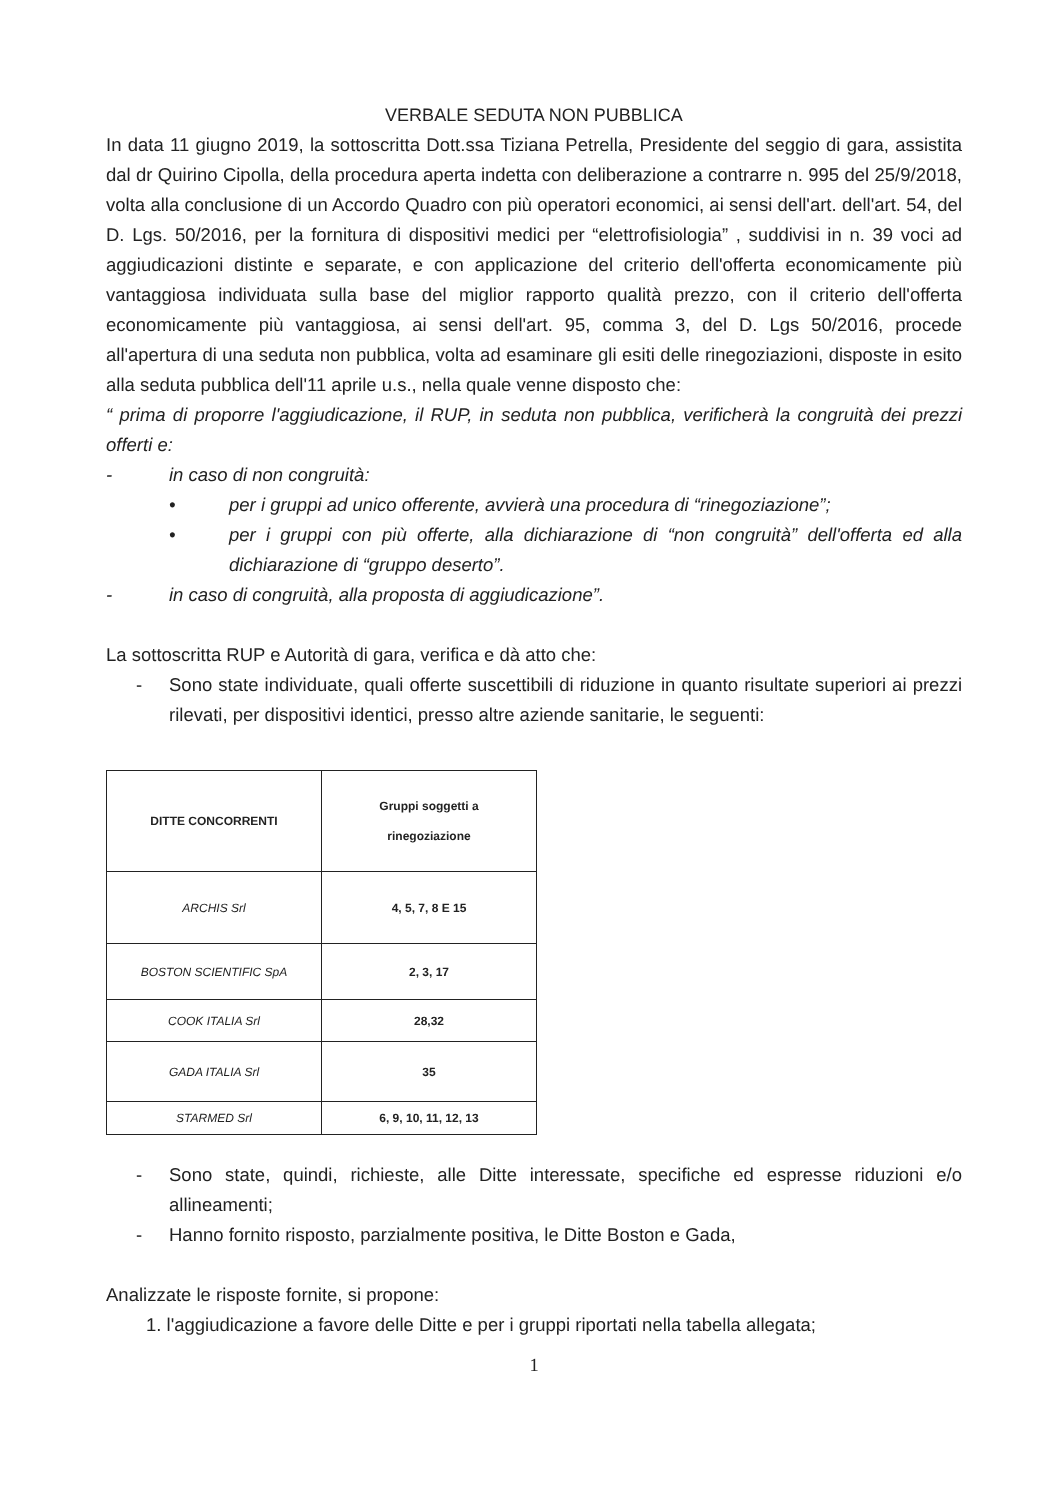VERBALE SEDUTA NON PUBBLICA
In data 11 giugno 2019, la sottoscritta Dott.ssa Tiziana Petrella, Presidente del seggio di gara, assistita dal dr Quirino Cipolla, della procedura aperta indetta con deliberazione a contrarre n. 995 del 25/9/2018, volta alla conclusione di un Accordo Quadro con più operatori economici, ai sensi dell'art. dell'art. 54, del D. Lgs. 50/2016, per la fornitura di dispositivi medici per “elettrofisiologia” , suddivisi in n. 39 voci ad aggiudicazioni distinte e separate, e con applicazione del criterio dell'offerta economicamente più vantaggiosa individuata sulla base del miglior rapporto qualità prezzo, con il criterio dell'offerta economicamente più vantaggiosa, ai sensi dell'art. 95, comma 3, del D. Lgs 50/2016, procede all'apertura di una seduta non pubblica, volta ad esaminare gli esiti delle rinegoziazioni, disposte in esito alla seduta pubblica dell'11 aprile u.s., nella quale venne disposto che:
“ prima di proporre l'aggiudicazione, il RUP, in seduta non pubblica, verificherà la congruità dei prezzi offerti e:
- in caso di non congruità:
• per i gruppi ad unico offerente, avvierà una procedura di “rinegoziazione”;
• per i gruppi con più offerte, alla dichiarazione di “non congruità” dell'offerta ed alla dichiarazione di “gruppo deserto”.
- in caso di congruità, alla proposta di aggiudicazione”.
La sottoscritta RUP e Autorità di gara, verifica e dà atto che:
- Sono state individuate, quali offerte suscettibili di riduzione in quanto risultate superiori ai prezzi rilevati, per dispositivi identici, presso altre aziende sanitarie, le seguenti:
| DITTE CONCORRENTI | Gruppi soggetti a rinegoziazione |
| --- | --- |
| ARCHIS Srl | 4, 5, 7, 8 E 15 |
| BOSTON SCIENTIFIC SpA | 2, 3, 17 |
| COOK ITALIA Srl | 28,32 |
| GADA ITALIA Srl | 35 |
| STARMED Srl | 6, 9, 10, 11, 12, 13 |
- Sono state, quindi, richieste, alle Ditte interessate, specifiche ed espresse riduzioni e/o allineamenti;
- Hanno fornito risposto, parzialmente positiva, le Ditte Boston e Gada,
Analizzate le risposte fornite, si propone:
1. l'aggiudicazione a favore delle Ditte e per i gruppi riportati nella tabella allegata;
1